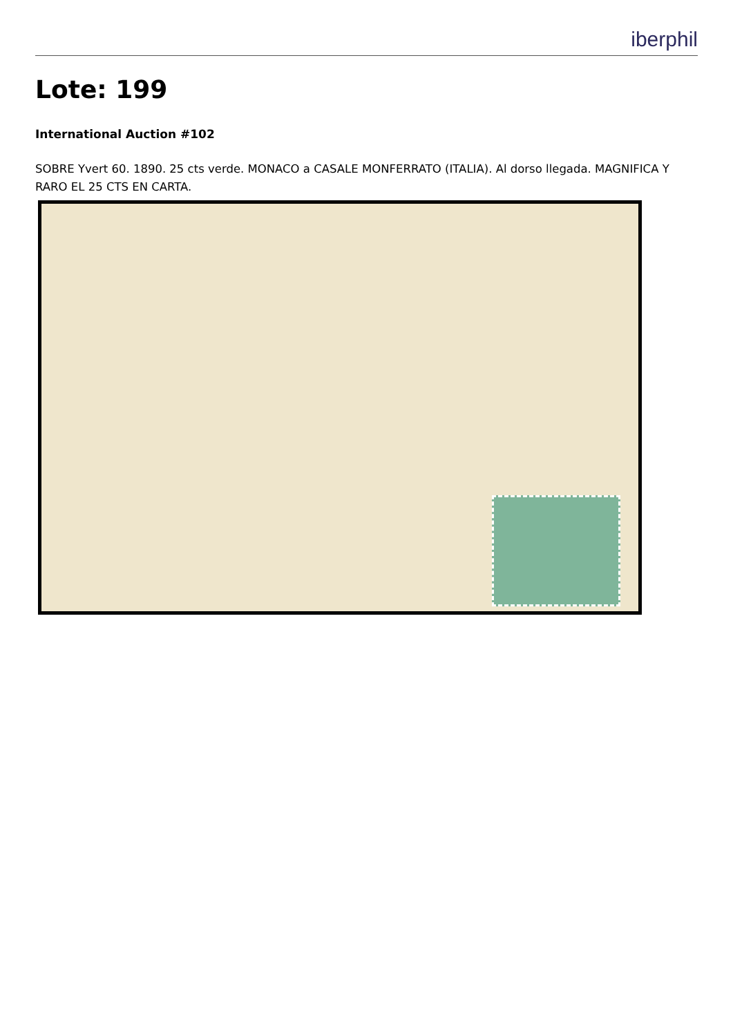iberphil
Lote: 199
International Auction #102
SOBRE Yvert 60. 1890. 25 cts verde. MONACO a CASALE MONFERRATO (ITALIA). Al dorso llegada. MAGNIFICA Y RARO EL 25 CTS EN CARTA.